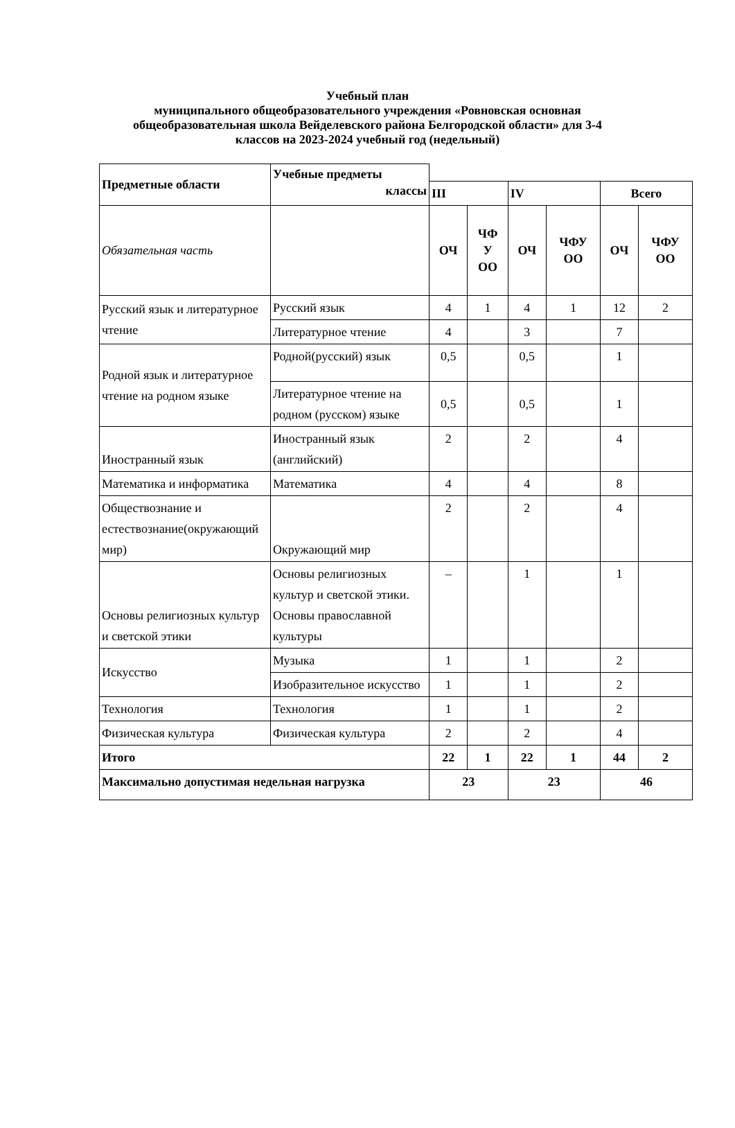Учебный план
муниципального общеобразовательного учреждения «Ровновская основная
общеобразовательная школа Вейделевского района Белгородской области» для 3-4
классов на 2023-2024 учебный год (недельный)
| Предметные области | Учебные предметы классы | | | | | | |
| | | III | | IV | | Всего | |
| Обязательная часть | | ОЧ | ЧФ У ОО | ОЧ | ЧФУ ОО | ОЧ | ЧФУ ОО |
| Русский язык и литературное чтение | Русский язык | 4 | 1 | 4 | 1 | 12 | 2 |
| | Литературное чтение | 4 | | 3 | | 7 | |
| Родной язык и литературное чтение на родном языке | Родной(русский) язык | 0,5 | | 0,5 | | 1 | |
| | Литературное чтение на родном (русском) языке | 0,5 | | 0,5 | | 1 | |
| Иностранный язык | Иностранный язык (английский) | 2 | | 2 | | 4 | |
| Математика и информатика | Математика | 4 | | 4 | | 8 | |
| Обществознание и естествознание(окружающий мир) | Окружающий мир | 2 | | 2 | | 4 | |
| Основы религиозных культур и светской этики | Основы религиозных культур и светской этики. Основы православной культуры | – | | 1 | | 1 | |
| Искусство | Музыка | 1 | | 1 | | 2 | |
| | Изобразительное искусство | 1 | | 1 | | 2 | |
| Технология | Технология | 1 | | 1 | | 2 | |
| Физическая культура | Физическая культура | 2 | | 2 | | 4 | |
| Итого | | 22 | 1 | 22 | 1 | 44 | 2 |
| Максимально допустимая недельная нагрузка | | 23 | | 23 | | 46 | |